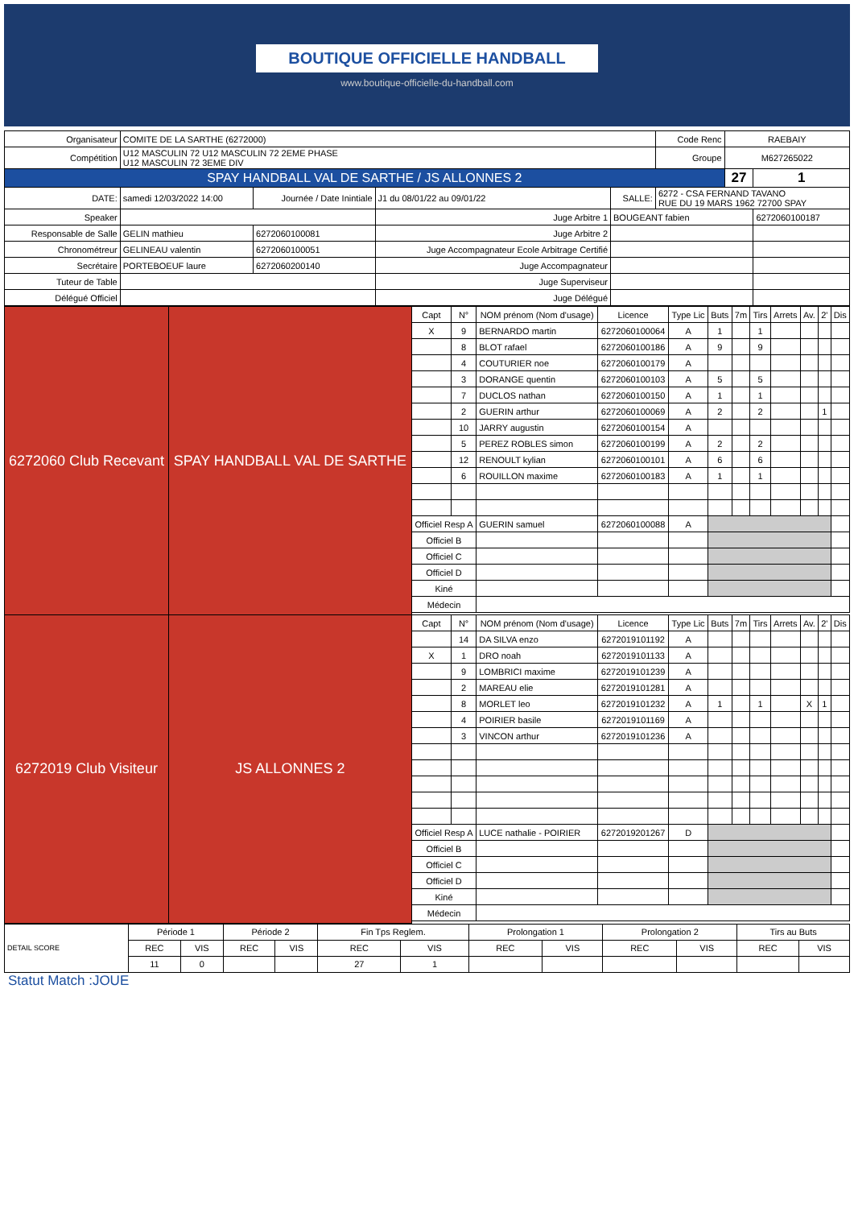BOUTIQUE OFFICIELLE HANDBALL
www.boutique-officielle-du-handball.com
| Organisateur | COMITE DE LA SARTHE (6272000) | | | | | Code Renc | RAEBAIY | |
| Compétition | U12 MASCULIN 72 U12 MASCULIN 72 2EME PHASE U12 MASCULIN 72 3EME DIV | | | | | Groupe | M627265022 | |
| SPAY HANDBALL VAL DE SARTHE / JS ALLONNES 2 | | | | | | | 27 | 1 |
| DATE: | samedi 12/03/2022 14:00 | Journée / Date Inintiale | J1 du 08/01/22 au 09/01/22 | | SALLE: | 6272 - CSA FERNAND TAVANO RUE DU 19 MARS 1962 72700 SPAY | | |
| Speaker | | | Juge Arbitre 1 | BOUGEANT fabien | | | | 6272060100187 |
| Responsable de Salle | GELIN mathieu | 6272060100081 | Juge Arbitre 2 | | | | | |
| Chronométreur | GELINEAU valentin | 6272060100051 | Juge Accompagnateur Ecole Arbitrage Certifié | | | | | |
| Secrétaire | PORTEBOEUF laure | 6272060200140 | Juge Accompagnateur | | | | | |
| Tuteur de Table | | | Juge Superviseur | | | | | |
| Délégué Officiel | | | Juge Délégué | | | | | |
| 6272060 Club Recevant | SPAY HANDBALL VAL DE SARTHE | Capt | N° | NOM prénom (Nom d'usage) | Licence | Type Lic | Buts | 7m | Tirs | Arrets | Av. | 2' | Dis |
| | | X | 9 | BERNARDO martin | 6272060100064 | A | 1 | | 1 | | | | |
| | | | 8 | BLOT rafael | 6272060100186 | A | 9 | | 9 | | | | |
| | | | 4 | COUTURIER noe | 6272060100179 | A | | | | | | | |
| | | | 3 | DORANGE quentin | 6272060100103 | A | 5 | | 5 | | | | |
| | | | 7 | DUCLOS nathan | 6272060100150 | A | 1 | | 1 | | | | |
| | | | 2 | GUERIN arthur | 6272060100069 | A | 2 | | 2 | | | 1 | |
| | | | 10 | JARRY augustin | 6272060100154 | A | | | | | | | |
| | | | 5 | PEREZ ROBLES simon | 6272060100199 | A | 2 | | 2 | | | | |
| | | | 12 | RENOULT kylian | 6272060100101 | A | 6 | | 6 | | | | |
| | | | 6 | ROUILLON maxime | 6272060100183 | A | 1 | | 1 | | | | |
| | | Officiel Resp A | | GUERIN samuel | 6272060100088 | A | | | | | | | |
| | | Officiel B | | | | | | | | | | | |
| | | Officiel C | | | | | | | | | | | |
| | | Officiel D | | | | | | | | | | | |
| | | Kiné | | | | | | | | | | | |
| | | Médecin | | | | | | | | | | | |
| 6272019 Club Visiteur | JS ALLONNES 2 | Capt | N° | NOM prénom (Nom d'usage) | Licence | Type Lic | Buts | 7m | Tirs | Arrets | Av. | 2' | Dis |
| | | | 14 | DA SILVA enzo | 6272019101192 | A | | | | | | | |
| | | X | 1 | DRO noah | 6272019101133 | A | | | | | | | |
| | | | 9 | LOMBRICI maxime | 6272019101239 | A | | | | | | | |
| | | | 2 | MAREAU elie | 6272019101281 | A | | | | | | | |
| | | | 8 | MORLET leo | 6272019101232 | A | 1 | | 1 | | X | 1 | |
| | | | 4 | POIRIER basile | 6272019101169 | A | | | | | | | |
| | | | 3 | VINCON arthur | 6272019101236 | A | | | | | | | |
| | | Officiel Resp A | | LUCE nathalie - POIRIER | 6272019201267 | D | | | | | | | |
| | | Officiel B | | | | | | | | | | | |
| | | Officiel C | | | | | | | | | | | |
| | | Officiel D | | | | | | | | | | | |
| | | Kiné | | | | | | | | | | | |
| | | Médecin | | | | | | | | | | | |
| DETAIL SCORE | Période 1 | | Période 2 | | Fin Tps Reglem. | | Prolongation 1 | | Prolongation 2 | | Tirs au Buts | |
| | REC | VIS | REC | VIS | REC | VIS | REC | VIS | REC | VIS | REC | VIS |
| | 11 | 0 | | | 27 | 1 | | | | | | |
Statut Match :JOUE